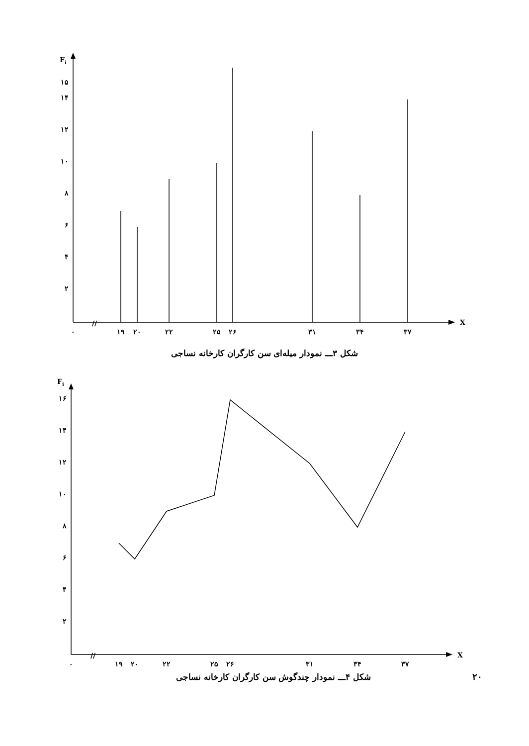Fi
X
//
۱۵
۱۴
۱۲
۱۰
۸
۶
۴
۲
۰
۱۹
۲۰
۲۲
۲۵
۲۶
۳۱
۳۴
۳۷
شکل ۳ـــ نمودار میله‌ای سن کارگران کارخانه نساجی
Fi
X
//
۱۶
۱۴
۱۲
۱۰
۸
۶
۴
۲
۰
۱۹
۲۰
۲۲
۲۵
۲۶
۳۱
۳۴
۳۷
۲۰
شکل ۴ـــ نمودار چندگوش سن کارگران کارخانه نساجی